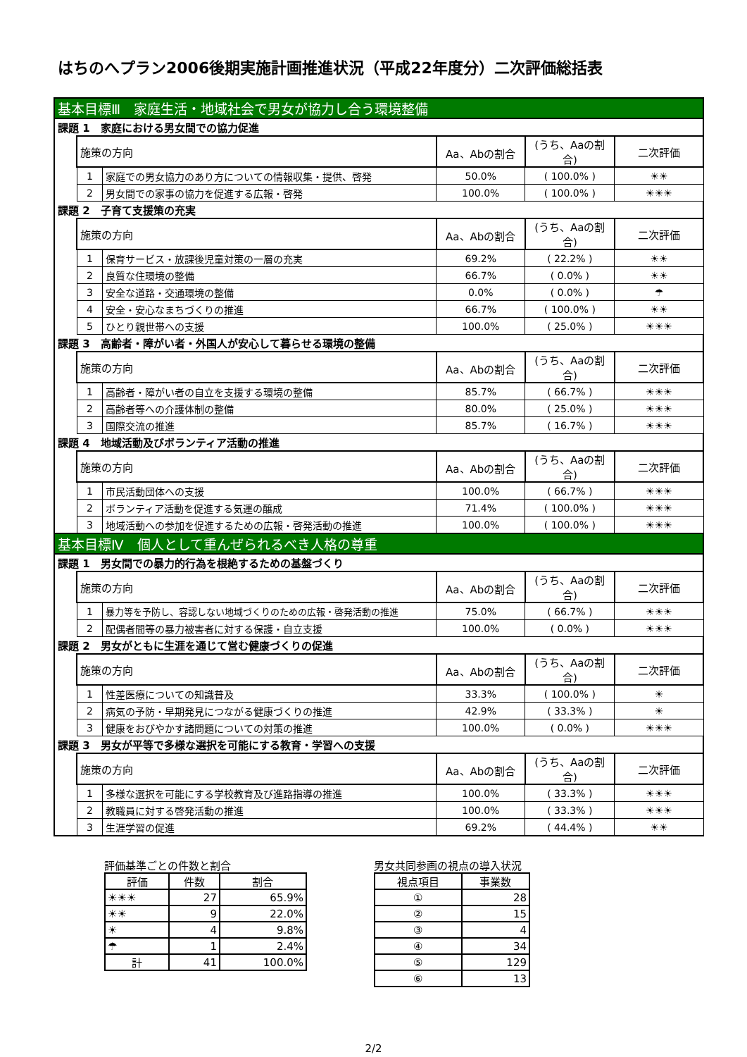はちのへプラン2006後期実施計画推進状況（平成22年度分）二次評価総括表
| 基本目標Ⅲ 家庭生活・地域社会で男女が協力し合う環境整備 | | | | | |
| 課題 1 家庭における男女間での協力促進 | | | | | |
| | 施策の方向 | | Aa、Abの割合 | (うち、Aaの割合) | 二次評価 |
| | 1 | 家庭での男女協力のあり方についての情報収集・提供、啓発 | 50.0% | ( 100.0% ) | ☀☀ |
| | 2 | 男女間での家事の協力を促進する広報・啓発 | 100.0% | ( 100.0% ) | ☀☀☀ |
| 課題 2 子育て支援策の充実 | | | | | |
| | 施策の方向 | | Aa、Abの割合 | (うち、Aaの割合) | 二次評価 |
| | 1 | 保育サービス・放課後児童対策の一層の充実 | 69.2% | ( 22.2% ) | ☀☀ |
| | 2 | 良質な住環境の整備 | 66.7% | ( 0.0% ) | ☀☀ |
| | 3 | 安全な道路・交通環境の整備 | 0.0% | ( 0.0% ) | ☂ |
| | 4 | 安全・安心なまちづくりの推進 | 66.7% | ( 100.0% ) | ☀☀ |
| | 5 | ひとり親世帯への支援 | 100.0% | ( 25.0% ) | ☀☀☀ |
| 課題 3 高齢者・障がい者・外国人が安心して暮らせる環境の整備 | | | | | |
| | 施策の方向 | | Aa、Abの割合 | (うち、Aaの割合) | 二次評価 |
| | 1 | 高齢者・障がい者の自立を支援する環境の整備 | 85.7% | ( 66.7% ) | ☀☀☀ |
| | 2 | 高齢者等への介護体制の整備 | 80.0% | ( 25.0% ) | ☀☀☀ |
| | 3 | 国際交流の推進 | 85.7% | ( 16.7% ) | ☀☀☀ |
| 課題 4 地域活動及びボランティア活動の推進 | | | | | |
| | 施策の方向 | | Aa、Abの割合 | (うち、Aaの割合) | 二次評価 |
| | 1 | 市民活動団体への支援 | 100.0% | ( 66.7% ) | ☀☀☀ |
| | 2 | ボランティア活動を促進する気運の醸成 | 71.4% | ( 100.0% ) | ☀☀☀ |
| | 3 | 地域活動への参加を促進するための広報・啓発活動の推進 | 100.0% | ( 100.0% ) | ☀☀☀ |
| 基本目標Ⅳ 個人として重んぜられるべき人格の尊重 | | | | | |
| 課題 1 男女間での暴力的行為を根絶するための基盤づくり | | | | | |
| | 施策の方向 | | Aa、Abの割合 | (うち、Aaの割合) | 二次評価 |
| | 1 | 暴力等を予防し、容認しない地域づくりのための広報・啓発活動の推進 | 75.0% | ( 66.7% ) | ☀☀☀ |
| | 2 | 配偶者間等の暴力被害者に対する保護・自立支援 | 100.0% | ( 0.0% ) | ☀☀☀ |
| 課題 2 男女がともに生涯を通じて営む健康づくりの促進 | | | | | |
| | 施策の方向 | | Aa、Abの割合 | (うち、Aaの割合) | 二次評価 |
| | 1 | 性差医療についての知識普及 | 33.3% | ( 100.0% ) | ☀ |
| | 2 | 病気の予防・早期発見につながる健康づくりの推進 | 42.9% | ( 33.3% ) | ☀ |
| | 3 | 健康をおびやかす諸問題についての対策の推進 | 100.0% | ( 0.0% ) | ☀☀☀ |
| 課題 3 男女が平等で多様な選択を可能にする教育・学習への支援 | | | | | |
| | 施策の方向 | | Aa、Abの割合 | (うち、Aaの割合) | 二次評価 |
| | 1 | 多様な選択を可能にする学校教育及び進路指導の推進 | 100.0% | ( 33.3% ) | ☀☀☀ |
| | 2 | 教職員に対する啓発活動の推進 | 100.0% | ( 33.3% ) | ☀☀☀ |
| | 3 | 生涯学習の促進 | 69.2% | ( 44.4% ) | ☀☀ |
評価基準ごとの件数と割合
| 評価 | 件数 | 割合 |
| --- | --- | --- |
| ☀☀☀ | 27 | 65.9% |
| ☀☀ | 9 | 22.0% |
| ☀ | 4 | 9.8% |
| ☂ | 1 | 2.4% |
| 計 | 41 | 100.0% |
男女共同参画の視点の導入状況
| 視点項目 | 事業数 |
| --- | --- |
| ① | 28 |
| ② | 15 |
| ③ | 4 |
| ④ | 34 |
| ⑤ | 129 |
| ⑥ | 13 |
2/2